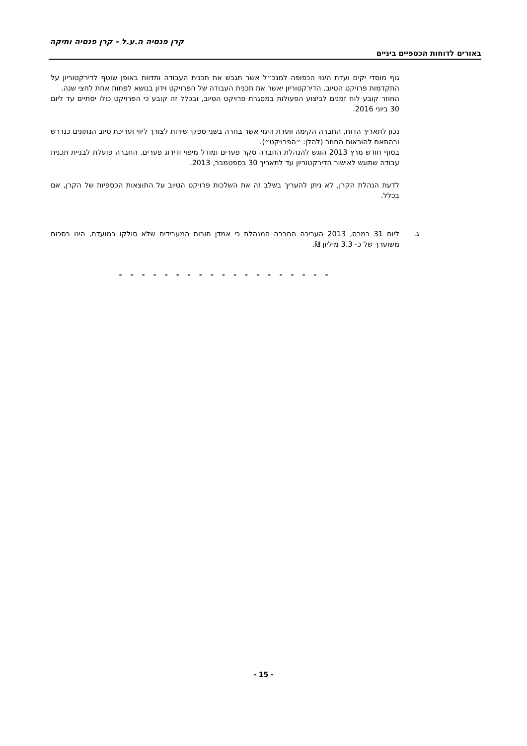קרן פנסיה ה.ע.ל - קרן פנסיה ותיקה
באורים לדוחות הכספיים ביניים
גוף מוסדי יקים ועדת היגוי הכפופה למנכ״ל אשר תגבש את תכנית העבודה ותדווח באופן שוטף לדירקטוריון על התקדמות פרויקט הטיוב. הדירקטוריון יאשר את תכנית העבודה של הפרויקט וידון בנושא לפחות אחת לחצי שנה.
החוזר קובע לוח זמנים לביצוע הפעולות במסגרת פרויקט הטיוב, ובכלל זה קובע כי הפרויקט כולו יסתיים עד ליום 30 ביוני 2016.
נכון לתאריך הדוח, החברה הקימה וועדת היגוי אשר בחרה בשני ספקי שירות לצורך ליווי ועריכת טיוב הנתונים כנדרש ובהתאם להוראות החוזר (להלן: ״הפרויקט״).
בסוף חודש מרץ 2013 הוגש להנהלת החברה סקר פערים ומודל מיפוי ודירוג פערים. החברה פועלת לבניית תכנית עבודה שתוגש לאישור הדירקטוריון עד לתאריך 30 בספטמבר, 2013.
לדעת הנהלת הקרן, לא ניתן להעריך בשלב זה את השלכות פרויקט הטיוב על התוצאות הכספיות של הקרן, אם בכלל.
ג. ליום 31 במרס, 2013 העריכה החברה המנהלת כי אמדן חובות המעבידים שלא סולקו במועדם, הינו בסכום משוערך של כ- 3.3 מיליון ₪.
- - - - - - - - - - - - - - - - - - -
- 15 -